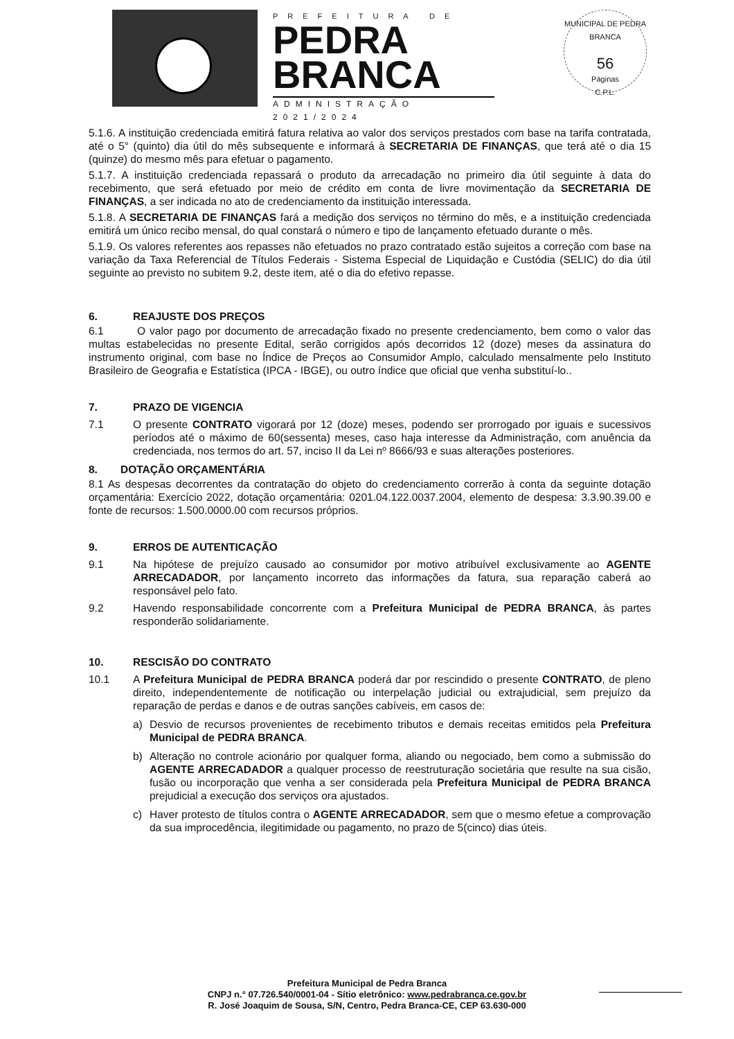PREFEITURA DE
PEDRA
BRANCA
ADMINISTRAÇÃO 2021/2024
MUNICIPAL DE PEDRA BRANCA
56
Páginas
C.P.L.
5.1.6. A instituição credenciada emitirá fatura relativa ao valor dos serviços prestados com base na tarifa contratada, até o 5° (quinto) dia útil do mês subsequente e informará à SECRETARIA DE FINANÇAS, que terá até o dia 15 (quinze) do mesmo mês para efetuar o pagamento.
5.1.7. A instituição credenciada repassará o produto da arrecadação no primeiro dia útil seguinte à data do recebimento, que será efetuado por meio de crédito em conta de livre movimentação da SECRETARIA DE FINANÇAS, a ser indicada no ato de credenciamento da instituição interessada.
5.1.8. A SECRETARIA DE FINANÇAS fará a medição dos serviços no término do mês, e a instituição credenciada emitirá um único recibo mensal, do qual constará o número e tipo de lançamento efetuado durante o mês.
5.1.9. Os valores referentes aos repasses não efetuados no prazo contratado estão sujeitos a correção com base na variação da Taxa Referencial de Títulos Federais - Sistema Especial de Liquidação e Custódia (SELIC) do dia útil seguinte ao previsto no subitem 9.2, deste item, até o dia do efetivo repasse.
6. REAJUSTE DOS PREÇOS
6.1 O valor pago por documento de arrecadação fixado no presente credenciamento, bem como o valor das multas estabelecidas no presente Edital, serão corrigidos após decorridos 12 (doze) meses da assinatura do instrumento original, com base no Índice de Preços ao Consumidor Amplo, calculado mensalmente pelo Instituto Brasileiro de Geografia e Estatística (IPCA - IBGE), ou outro índice que oficial que venha substituí-lo..
7. PRAZO DE VIGENCIA
7.1 O presente CONTRATO vigorará por 12 (doze) meses, podendo ser prorrogado por iguais e sucessivos períodos até o máximo de 60(sessenta) meses, caso haja interesse da Administração, com anuência da credenciada, nos termos do art. 57, inciso II da Lei nº 8666/93 e suas alterações posteriores.
8. DOTAÇÃO ORÇAMENTÁRIA
8.1 As despesas decorrentes da contratação do objeto do credenciamento correrão à conta da seguinte dotação orçamentária: Exercício 2022, dotação orçamentária: 0201.04.122.0037.2004, elemento de despesa: 3.3.90.39.00 e fonte de recursos: 1.500.0000.00 com recursos próprios.
9. ERROS DE AUTENTICAÇÃO
9.1 Na hipótese de prejuízo causado ao consumidor por motivo atribuível exclusivamente ao AGENTE ARRECADADOR, por lançamento incorreto das informações da fatura, sua reparação caberá ao responsável pelo fato.
9.2 Havendo responsabilidade concorrente com a Prefeitura Municipal de PEDRA BRANCA, às partes responderão solidariamente.
10. RESCISÃO DO CONTRATO
10.1 A Prefeitura Municipal de PEDRA BRANCA poderá dar por rescindido o presente CONTRATO, de pleno direito, independentemente de notificação ou interpelação judicial ou extrajudicial, sem prejuízo da reparação de perdas e danos e de outras sanções cabíveis, em casos de:
a) Desvio de recursos provenientes de recebimento tributos e demais receitas emitidos pela Prefeitura Municipal de PEDRA BRANCA.
b) Alteração no controle acionário por qualquer forma, aliando ou negociado, bem como a submissão do AGENTE ARRECADADOR a qualquer processo de reestruturação societária que resulte na sua cisão, fusão ou incorporação que venha a ser considerada pela Prefeitura Municipal de PEDRA BRANCA prejudicial a execução dos serviços ora ajustados.
c) Haver protesto de títulos contra o AGENTE ARRECADADOR, sem que o mesmo efetue a comprovação da sua improcedência, ilegitimidade ou pagamento, no prazo de 5(cinco) dias úteis.
Prefeitura Municipal de Pedra Branca
CNPJ n.° 07.726.540/0001-04 - Sítio eletrônico: www.pedrabranca.ce.gov.br
R. José Joaquim de Sousa, S/N, Centro, Pedra Branca-CE, CEP 63.630-000